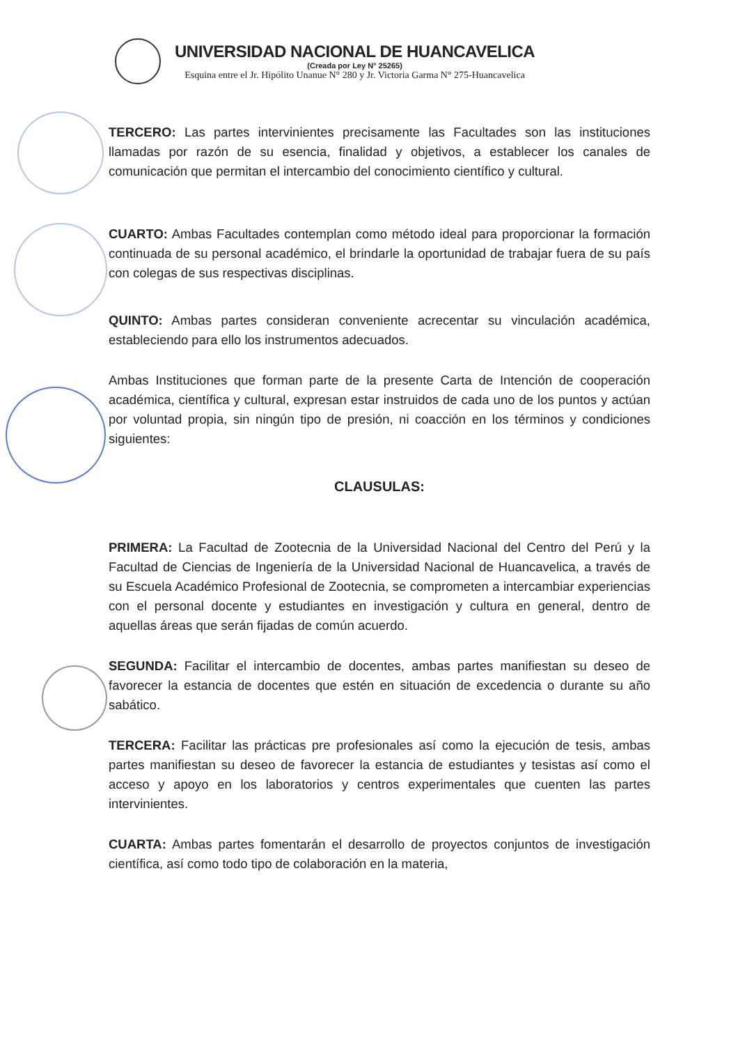UNIVERSIDAD NACIONAL DE HUANCAVELICA
(Creada por Ley N° 25265)
Esquina entre el Jr. Hipólito Unanue N° 280 y Jr. Victoria Garma N° 275-Huancavelica
TERCERO: Las partes intervinientes precisamente las Facultades son las instituciones llamadas por razón de su esencia, finalidad y objetivos, a establecer los canales de comunicación que permitan el intercambio del conocimiento científico y cultural.
CUARTO: Ambas Facultades contemplan como método ideal para proporcionar la formación continuada de su personal académico, el brindarle la oportunidad de trabajar fuera de su país con colegas de sus respectivas disciplinas.
QUINTO: Ambas partes consideran conveniente acrecentar su vinculación académica, estableciendo para ello los instrumentos adecuados.
Ambas Instituciones que forman parte de la presente Carta de Intención de cooperación académica, científica y cultural, expresan estar instruidos de cada uno de los puntos y actúan por voluntad propia, sin ningún tipo de presión, ni coacción en los términos y condiciones siguientes:
CLAUSULAS:
PRIMERA: La Facultad de Zootecnia de la Universidad Nacional del Centro del Perú y la Facultad de Ciencias de Ingeniería de la Universidad Nacional de Huancavelica, a través de su Escuela Académico Profesional de Zootecnia, se comprometen a intercambiar experiencias con el personal docente y estudiantes en investigación y cultura en general, dentro de aquellas áreas que serán fijadas de común acuerdo.
SEGUNDA: Facilitar el intercambio de docentes, ambas partes manifiestan su deseo de favorecer la estancia de docentes que estén en situación de excedencia o durante su año sabático.
TERCERA: Facilitar las prácticas pre profesionales así como la ejecución de tesis, ambas partes manifiestan su deseo de favorecer la estancia de estudiantes y tesistas así como el acceso y apoyo en los laboratorios y centros experimentales que cuenten las partes intervinientes.
CUARTA: Ambas partes fomentarán el desarrollo de proyectos conjuntos de investigación científica, así como todo tipo de colaboración en la materia,